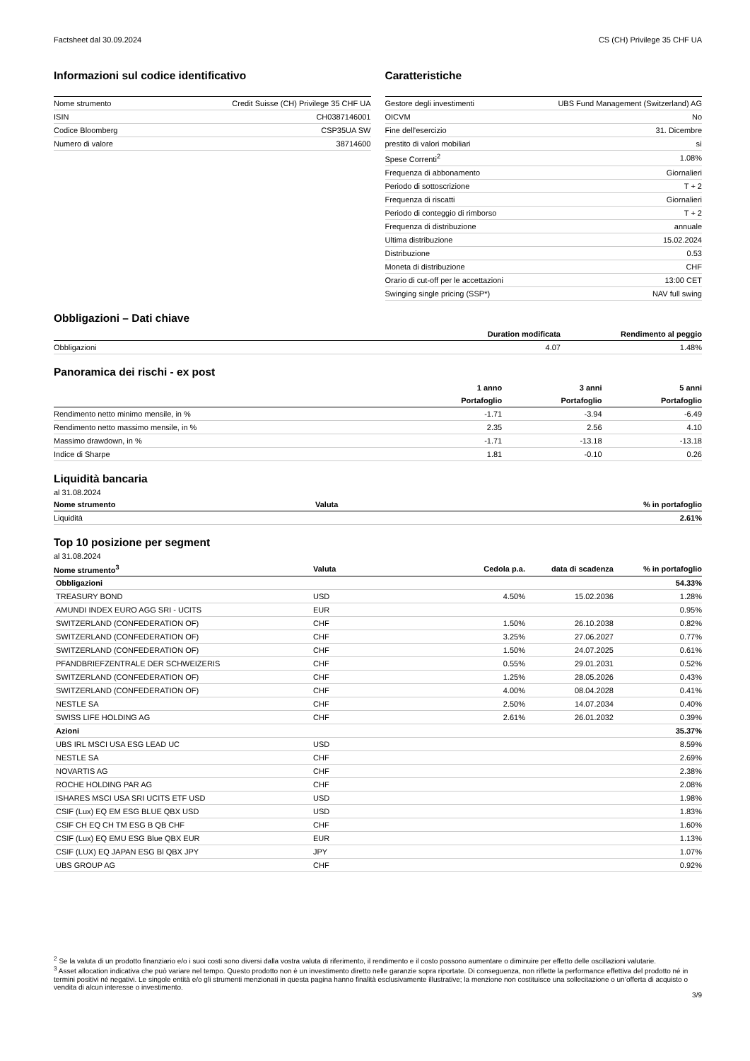Factsheet dal 30.09.2024 CS (CH) Privilege 35 CHF UA
Informazioni sul codice identificativo
| Nome strumento | Credit Suisse (CH) Privilege 35 CHF UA |
| ISIN | CH0387146001 |
| Codice Bloomberg | CSP35UA SW |
| Numero di valore | 38714600 |
Caratteristiche
| Gestore degli investimenti | UBS Fund Management (Switzerland) AG |
| OICVM | No |
| Fine dell'esercizio | 31. Dicembre |
| prestito di valori mobiliari | sì |
| Spese Correnti<sup>2</sup> | 1.08% |
| Frequenza di abbonamento | Giornalieri |
| Periodo di sottoscrizione | T + 2 |
| Frequenza di riscatti | Giornalieri |
| Periodo di conteggio di rimborso | T + 2 |
| Frequenza di distribuzione | annuale |
| Ultima distribuzione | 15.02.2024 |
| Distribuzione | 0.53 |
| Moneta di distribuzione | CHF |
| Orario di cut-off per le accettazioni | 13:00 CET |
| Swinging single pricing (SSP*) | NAV full swing |
Obbligazioni – Dati chiave
| | Duration modificata | Rendimento al peggio |
| --- | --- | --- |
| Obbligazioni | 4.07 | 1.48% |
Panoramica dei rischi - ex post
| | 1 anno | 3 anni | 5 anni |
| | Portafoglio | Portafoglio | Portafoglio |
| Rendimento netto minimo mensile, in % | -1.71 | -3.94 | -6.49 |
| Rendimento netto massimo mensile, in % | 2.35 | 2.56 | 4.10 |
| Massimo drawdown, in % | -1.71 | -13.18 | -13.18 |
| Indice di Sharpe | 1.81 | -0.10 | 0.26 |
Liquidità bancaria
al 31.08.2024
| Nome strumento | Valuta | % in portafoglio |
| --- | --- | --- |
| Liquidità | | 2.61% |
Top 10 posizione per segment
al 31.08.2024
| Nome strumento<sup>3</sup> | Valuta | Cedola p.a. | data di scadenza | % in portafoglio |
| --- | --- | --- | --- | --- |
| Obbligazioni | | | | 54.33% |
| TREASURY BOND | USD | 4.50% | 15.02.2036 | 1.28% |
| AMUNDI INDEX EURO AGG SRI - UCITS | EUR | | | 0.95% |
| SWITZERLAND (CONFEDERATION OF) | CHF | 1.50% | 26.10.2038 | 0.82% |
| SWITZERLAND (CONFEDERATION OF) | CHF | 3.25% | 27.06.2027 | 0.77% |
| SWITZERLAND (CONFEDERATION OF) | CHF | 1.50% | 24.07.2025 | 0.61% |
| PFANDBRIEFZENTRALE DER SCHWEIZERIS | CHF | 0.55% | 29.01.2031 | 0.52% |
| SWITZERLAND (CONFEDERATION OF) | CHF | 1.25% | 28.05.2026 | 0.43% |
| SWITZERLAND (CONFEDERATION OF) | CHF | 4.00% | 08.04.2028 | 0.41% |
| NESTLE SA | CHF | 2.50% | 14.07.2034 | 0.40% |
| SWISS LIFE HOLDING AG | CHF | 2.61% | 26.01.2032 | 0.39% |
| Azioni | | | | 35.37% |
| UBS IRL MSCI USA ESG LEAD UC | USD | | | 8.59% |
| NESTLE SA | CHF | | | 2.69% |
| NOVARTIS AG | CHF | | | 2.38% |
| ROCHE HOLDING PAR AG | CHF | | | 2.08% |
| ISHARES MSCI USA SRI UCITS ETF USD | USD | | | 1.98% |
| CSIF (Lux) EQ EM ESG BLUE QBX USD | USD | | | 1.83% |
| CSIF CH EQ CH TM ESG B QB CHF | CHF | | | 1.60% |
| CSIF (Lux) EQ EMU ESG Blue QBX EUR | EUR | | | 1.13% |
| CSIF (LUX) EQ JAPAN ESG Bl QBX JPY | JPY | | | 1.07% |
| UBS GROUP AG | CHF | | | 0.92% |
<sup>2</sup> Se la valuta di un prodotto finanziario e/o i suoi costi sono diversi dalla vostra valuta di riferimento, il rendimento e il costo possono aumentare o diminuire per effetto delle oscillazioni valutarie.
<sup>3</sup> Asset allocation indicativa che può variare nel tempo. Questo prodotto non è un investimento diretto nelle garanzie sopra riportate. Di conseguenza, non riflette la performance effettiva del prodotto né in termini positivi né negativi. Le singole entità e/o gli strumenti menzionati in questa pagina hanno finalità esclusivamente illustrative; la menzione non costituisce una sollecitazione o un’offerta di acquisto o vendita di alcun interesse o investimento.
3/9